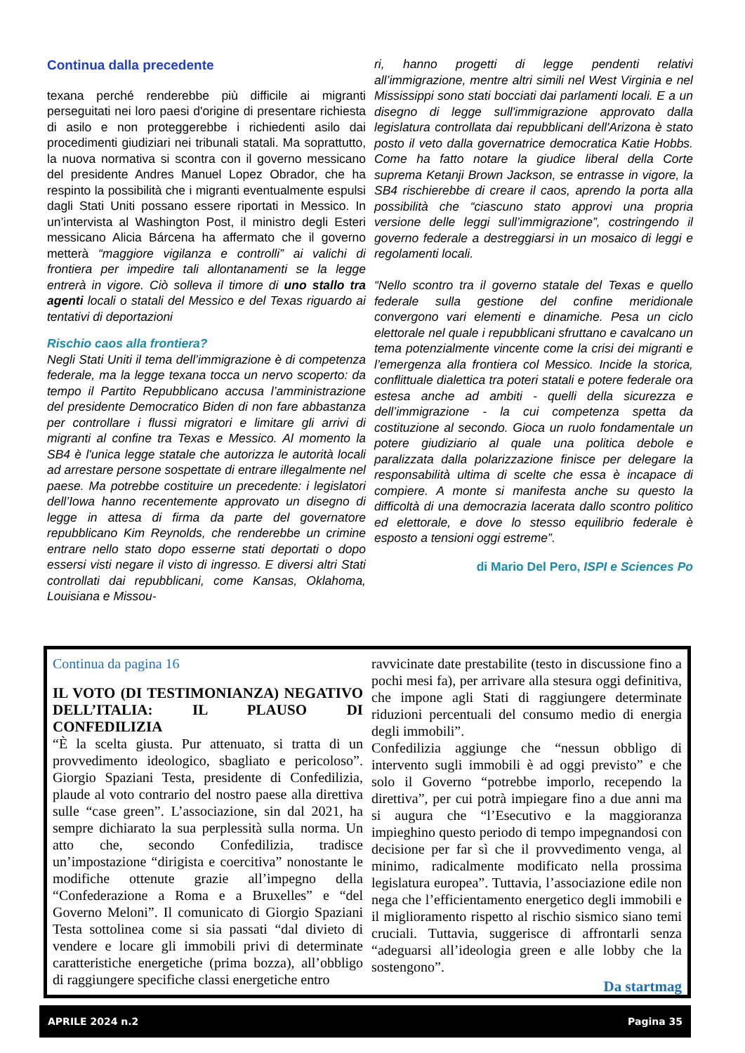Continua dalla precedente
texana perché renderebbe più difficile ai migranti perseguitati nei loro paesi d'origine di presentare richiesta di asilo e non proteggerebbe i richiedenti asilo dai procedimenti giudiziari nei tribunali statali. Ma soprattutto, la nuova normativa si scontra con il governo messicano del presidente Andres Manuel Lopez Obrador, che ha respinto la possibilità che i migranti eventualmente espulsi dagli Stati Uniti possano essere riportati in Messico. In un’intervista al Washington Post, il ministro degli Esteri messicano Alicia Bárcena ha affermato che il governo metterà “maggiore vigilanza e controlli” ai valichi di frontiera per impedire tali allontanamenti se la legge entrerà in vigore. Ciò solleva il timore di uno stallo tra agenti locali o statali del Messico e del Texas riguardo ai tentativi di deportazioni
Rischio caos alla frontiera?
Negli Stati Uniti il tema dell’immigrazione è di competenza federale, ma la legge texana tocca un nervo scoperto: da tempo il Partito Repubblicano accusa l’amministrazione del presidente Democratico Biden di non fare abbastanza per controllare i flussi migratori e limitare gli arrivi di migranti al confine tra Texas e Messico. Al momento la SB4 è l'unica legge statale che autorizza le autorità locali ad arrestare persone sospettate di entrare illegalmente nel paese. Ma potrebbe costituire un precedente: i legislatori dell’Iowa hanno recentemente approvato un disegno di legge in attesa di firma da parte del governatore repubblicano Kim Reynolds, che renderebbe un crimine entrare nello stato dopo esserne stati deportati o dopo essersi visti negare il visto di ingresso. E diversi altri Stati controllati dai repubblicani, come Kansas, Oklahoma, Louisiana e Missou-
ri, hanno progetti di legge pendenti relativi all’immigrazione, mentre altri simili nel West Virginia e nel Mississippi sono stati bocciati dai parlamenti locali. E a un disegno di legge sull'immigrazione approvato dalla legislatura controllata dai repubblicani dell'Arizona è stato posto il veto dalla governatrice democratica Katie Hobbs. Come ha fatto notare la giudice liberal della Corte suprema Ketanji Brown Jackson, se entrasse in vigore, la SB4 rischierebbe di creare il caos, aprendo la porta alla possibilità che “ciascuno stato approvi una propria versione delle leggi sull’immigrazione”, costringendo il governo federale a destreggiarsi in un mosaico di leggi e regolamenti locali.
“Nello scontro tra il governo statale del Texas e quello federale sulla gestione del confine meridionale convergono vari elementi e dinamiche. Pesa un ciclo elettorale nel quale i repubblicani sfruttano e cavalcano un tema potenzialmente vincente come la crisi dei migranti e l’emergenza alla frontiera col Messico. Incide la storica, conflittuale dialettica tra poteri statali e potere federale ora estesa anche ad ambiti - quelli della sicurezza e dell’immigrazione - la cui competenza spetta da costituzione al secondo. Gioca un ruolo fondamentale un potere giudiziario al quale una politica debole e paralizzata dalla polarizzazione finisce per delegare la responsabilità ultima di scelte che essa è incapace di compiere. A monte si manifesta anche su questo la difficoltà di una democrazia lacerata dallo scontro politico ed elettorale, e dove lo stesso equilibrio federale è esposto a tensioni oggi estreme”.
di Mario Del Pero, ISPI e Sciences Po
Continua da pagina 16
IL VOTO (DI TESTIMONIANZA) NEGATIVO DELL’ITALIA: IL PLAUSO DI CONFEDILIZIA
“È la scelta giusta. Pur attenuato, si tratta di un provvedimento ideologico, sbagliato e pericoloso”. Giorgio Spaziani Testa, presidente di Confedilizia, plaude al voto contrario del nostro paese alla direttiva sulle “case green”. L’associazione, sin dal 2021, ha sempre dichiarato la sua perplessità sulla norma. Un atto che, secondo Confedilizia, tradisce un’impostazione “dirigista e coercitiva” nonostante le modifiche ottenute grazie all’impegno della “Confederazione a Roma e a Bruxelles” e “del Governo Meloni”. Il comunicato di Giorgio Spaziani Testa sottolinea come si sia passati “dal divieto di vendere e locare gli immobili privi di determinate caratteristiche energetiche (prima bozza), all’obbligo di raggiungere specifiche classi energetiche entro
ravvicinate date prestabilite (testo in discussione fino a pochi mesi fa), per arrivare alla stesura oggi definitiva, che impone agli Stati di raggiungere determinate riduzioni percentuali del consumo medio di energia degli immobili”.
Confedilizia aggiunge che “nessun obbligo di intervento sugli immobili è ad oggi previsto” e che solo il Governo “potrebbe imporlo, recependo la direttiva”, per cui potrà impiegare fino a due anni ma si augura che “l’Esecutivo e la maggioranza impieghino questo periodo di tempo impegnandosi con decisione per far sì che il provvedimento venga, al minimo, radicalmente modificato nella prossima legislatura europea”. Tuttavia, l’associazione edile non nega che l’efficientamento energetico degli immobili e il miglioramento rispetto al rischio sismico siano temi cruciali. Tuttavia, suggerisce di affrontarli senza “adeguarsi all’ideologia green e alle lobby che la sostengono”.
Da startmag
APRILE 2024 n.2 Pagina 35